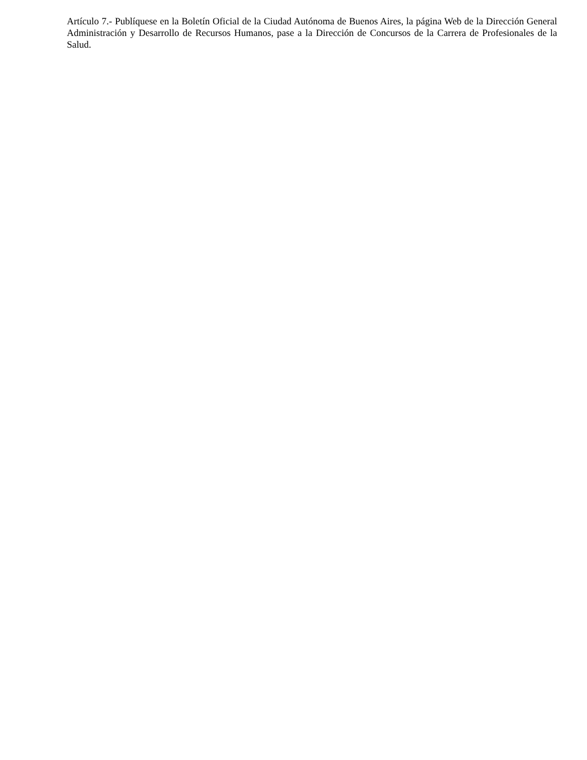Artículo 7.- Publíquese en la Boletín Oficial de la Ciudad Autónoma de Buenos Aires, la página Web de la Dirección General Administración y Desarrollo de Recursos Humanos, pase a la Dirección de Concursos de la Carrera de Profesionales de la Salud.